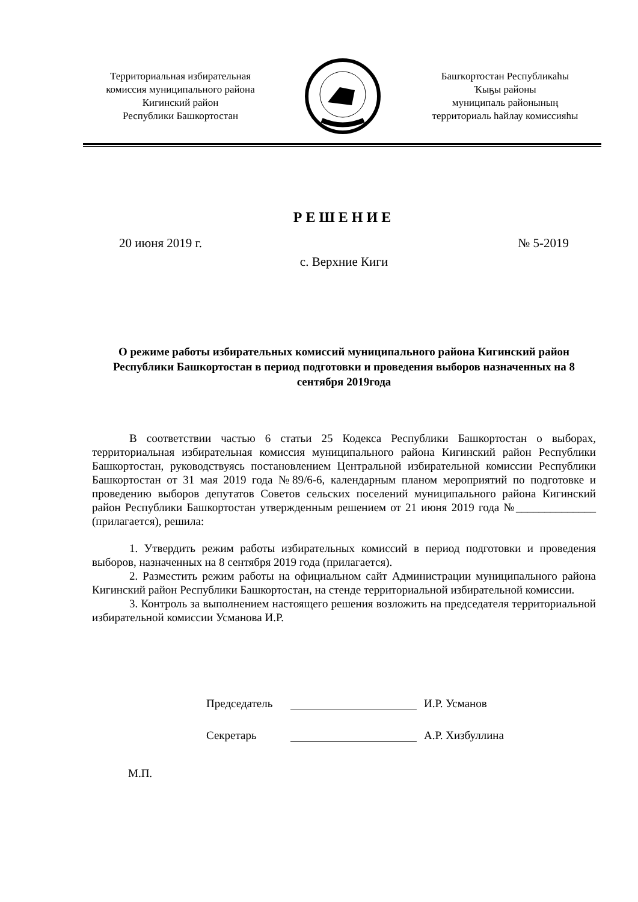Территориальная избирательная
комиссия муниципального района
Кигинский район
Республики Башкортостан
Башҡортостан Республикаһы
Ҡыҕы районы
муниципаль районының
территориаль һайлау комиссияһы
РЕШЕНИЕ
20 июня 2019 г. № 5-2019
с. Верхние Киги
О режиме работы избирательных комиссий муниципального района Кигинский район Республики Башкортостан в период подготовки и проведения выборов назначенных на 8 сентября 2019года
В соответствии частью 6 статьи 25 Кодекса Республики Башкортостан о выборах, территориальная избирательная комиссия муниципального района Кигинский район Республики Башкортостан, руководствуясь постановлением Центральной избирательной комиссии Республики Башкортостан от 31 мая 2019 года №89/6-6, календарным планом мероприятий по подготовке и проведению выборов депутатов Советов сельских поселений муниципального района Кигинский район Республики Башкортостан утвержденным решением от 21 июня 2019 года №______________ (прилагается), решила:
1. Утвердить режим работы избирательных комиссий в период подготовки и проведения выборов, назначенных на 8 сентября 2019 года (прилагается).
2. Разместить режим работы на официальном сайт Администрации муниципального района Кигинский район Республики Башкортостан, на стенде территориальной избирательной комиссии.
3. Контроль за выполнением настоящего решения возложить на председателя территориальной избирательной комиссии Усманова И.Р.
Председатель И.Р. Усманов
Секретарь А.Р. Хизбуллина
М.П.